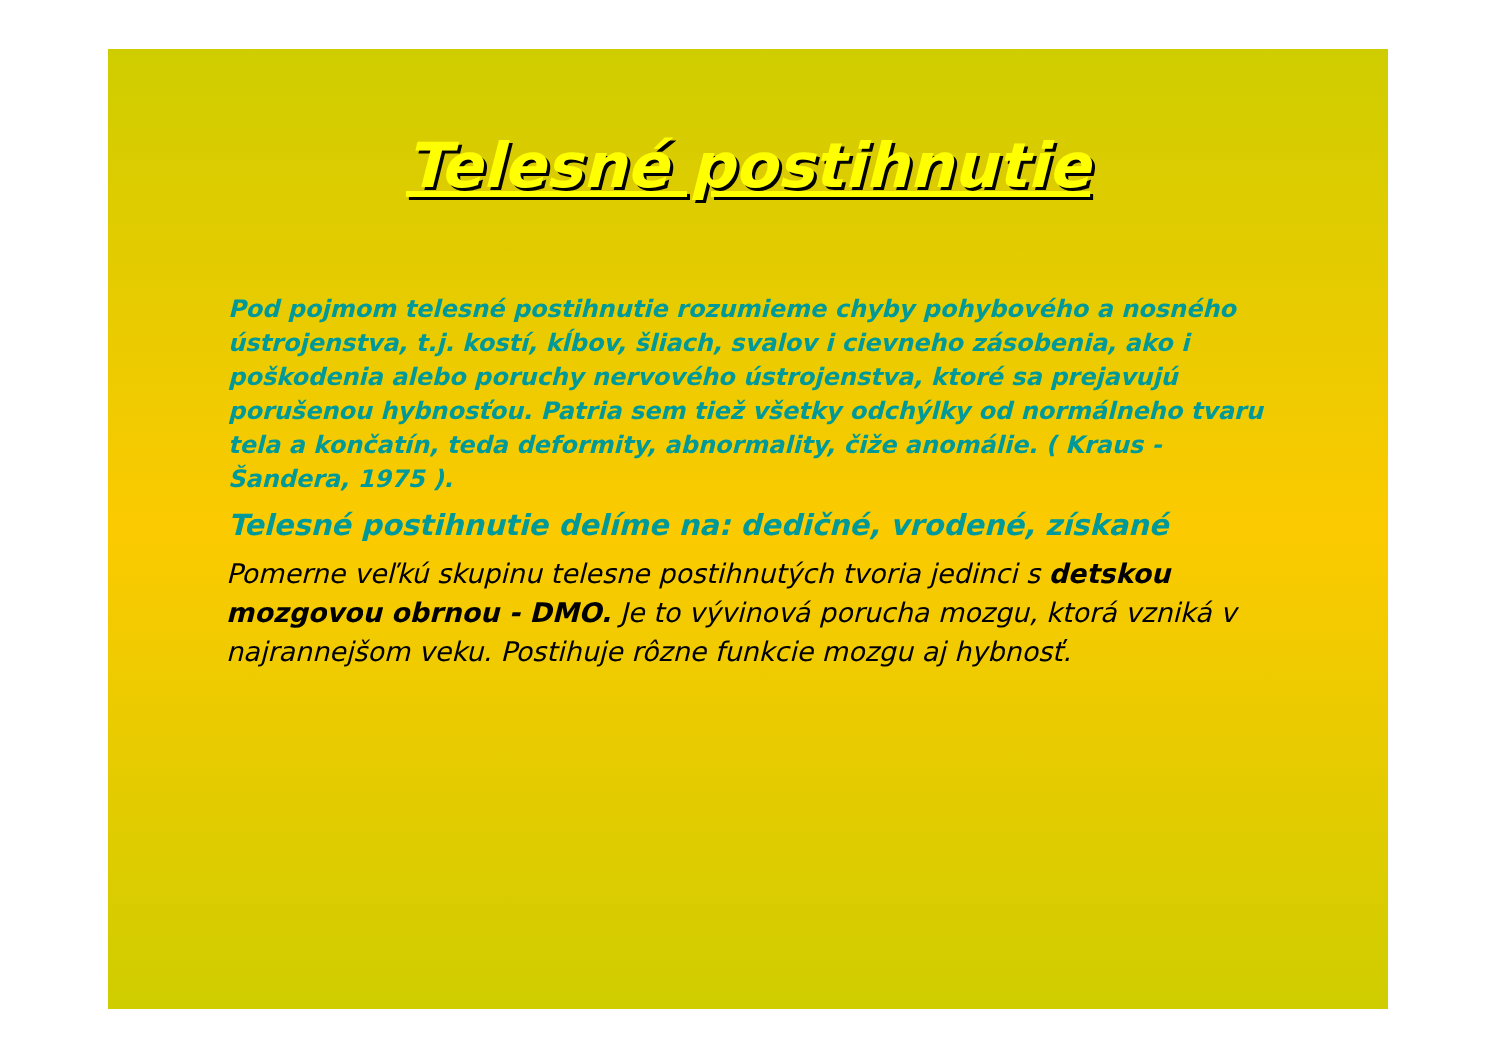Telesné postihnutie
Pod pojmom telesné postihnutie rozumieme chyby pohybového a nosného ústrojenstva, t.j. kostí, kĺbov, šliach, svalov i cievneho zásobenia, ako i poškodenia alebo poruchy nervového ústrojenstva, ktoré sa prejavujú porušenou hybnosťou. Patria sem tiež všetky odchýlky od normálneho tvaru tela a končatín, teda deformity, abnormality, čiže anomálie. ( Kraus - Šandera, 1975 ).
Telesné postihnutie delíme na: dedičné, vrodené, získané
Pomerne veľkú skupinu telesne postihnutých tvoria jedinci s detskou mozgovou obrnou - DMO. Je to vývinová porucha mozgu, ktorá vzniká v najrannejšom veku. Postihuje rôzne funkcie mozgu aj hybnosť.